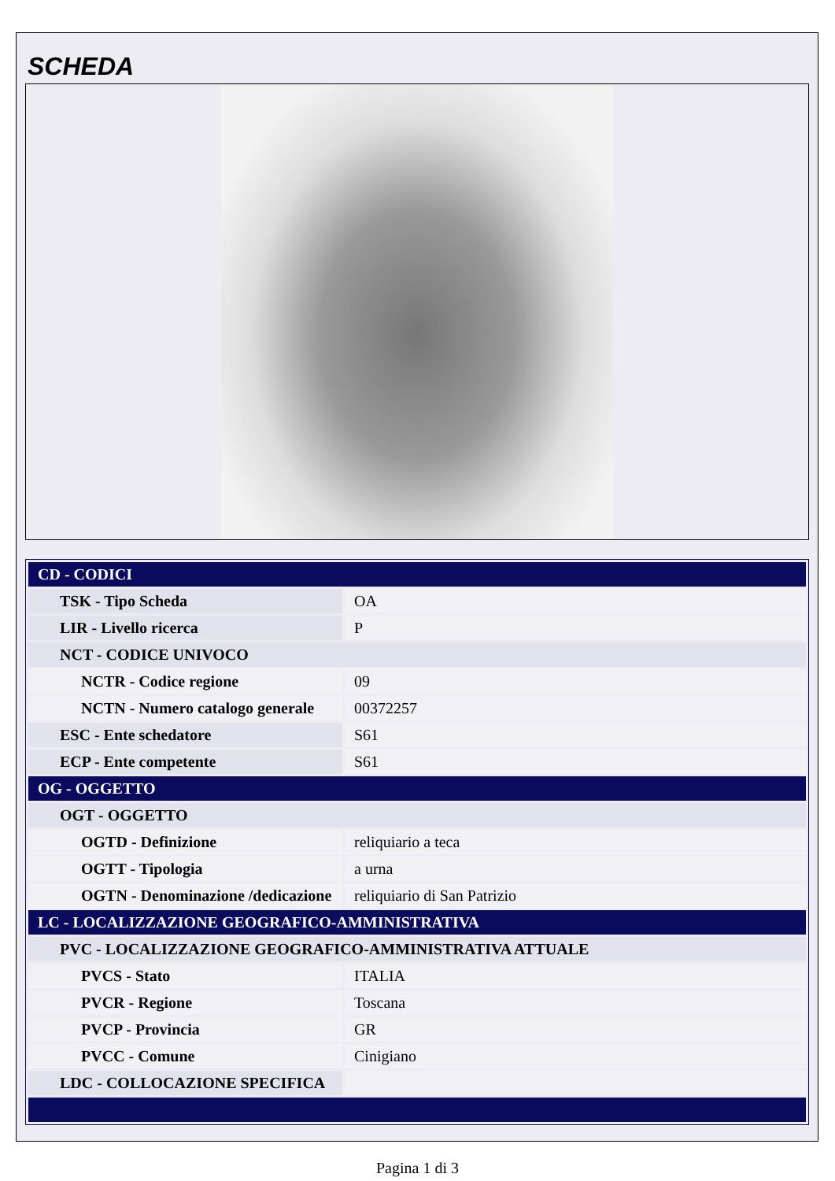SCHEDA
| CD - CODICI | |
| TSK - Tipo Scheda | OA |
| LIR - Livello ricerca | P |
| NCT - CODICE UNIVOCO | |
| NCTR - Codice regione | 09 |
| NCTN - Numero catalogo generale | 00372257 |
| ESC - Ente schedatore | S61 |
| ECP - Ente competente | S61 |
| OG - OGGETTO | |
| OGT - OGGETTO | |
| OGTD - Definizione | reliquiario a teca |
| OGTT - Tipologia | a urna |
| OGTN - Denominazione /dedicazione | reliquiario di San Patrizio |
| LC - LOCALIZZAZIONE GEOGRAFICO-AMMINISTRATIVA | |
| PVC - LOCALIZZAZIONE GEOGRAFICO-AMMINISTRATIVA ATTUALE | |
| PVCS - Stato | ITALIA |
| PVCR - Regione | Toscana |
| PVCP - Provincia | GR |
| PVCC - Comune | Cinigiano |
| LDC - COLLOCAZIONE SPECIFICA | |
Pagina 1 di 3